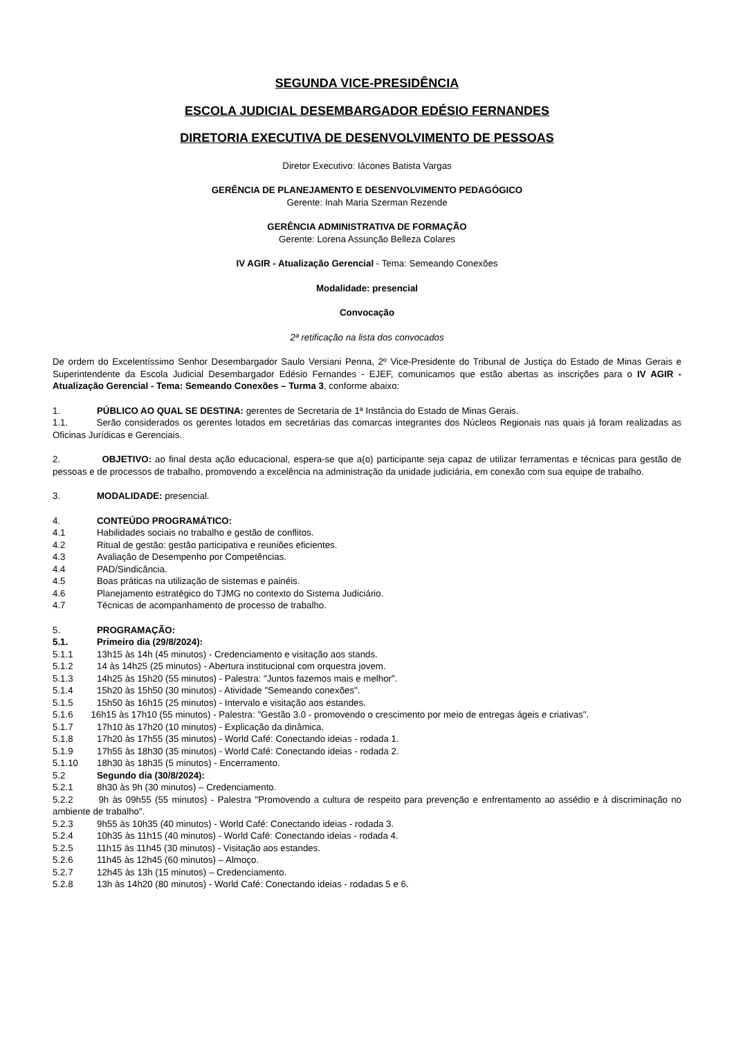SEGUNDA VICE-PRESIDÊNCIA
ESCOLA JUDICIAL DESEMBARGADOR EDÉSIO FERNANDES
DIRETORIA EXECUTIVA DE DESENVOLVIMENTO DE PESSOAS
Diretor Executivo: Iácones Batista Vargas
GERÊNCIA DE PLANEJAMENTO E DESENVOLVIMENTO PEDAGÓGICO
Gerente: Inah Maria Szerman Rezende
GERÊNCIA ADMINISTRATIVA DE FORMAÇÃO
Gerente: Lorena Assunção Belleza Colares
IV AGIR - Atualização Gerencial - Tema: Semeando Conexões
Modalidade: presencial
Convocação
2ª retificação na lista dos convocados
De ordem do Excelentíssimo Senhor Desembargador Saulo Versiani Penna, 2º Vice-Presidente do Tribunal de Justiça do Estado de Minas Gerais e Superintendente da Escola Judicial Desembargador Edésio Fernandes - EJEF, comunicamos que estão abertas as inscrições para o IV AGIR - Atualização Gerencial - Tema: Semeando Conexões – Turma 3, conforme abaixo:
1. PÚBLICO AO QUAL SE DESTINA: gerentes de Secretaria de 1ª Instância do Estado de Minas Gerais.
1.1. Serão considerados os gerentes lotados em secretárias das comarcas integrantes dos Núcleos Regionais nas quais já foram realizadas as Oficinas Jurídicas e Gerenciais.
2. OBJETIVO: ao final desta ação educacional, espera-se que a(o) participante seja capaz de utilizar ferramentas e técnicas para gestão de pessoas e de processos de trabalho, promovendo a excelência na administração da unidade judiciária, em conexão com sua equipe de trabalho.
3. MODALIDADE: presencial.
4. CONTEÚDO PROGRAMÁTICO:
4.1 Habilidades sociais no trabalho e gestão de conflitos.
4.2 Ritual de gestão: gestão participativa e reuniões eficientes.
4.3 Avaliação de Desempenho por Competências.
4.4 PAD/Sindicância.
4.5 Boas práticas na utilização de sistemas e painéis.
4.6 Planejamento estratégico do TJMG no contexto do Sistema Judiciário.
4.7 Técnicas de acompanhamento de processo de trabalho.
5. PROGRAMAÇÃO:
5.1. Primeiro dia (29/8/2024):
5.1.1 13h15 às 14h (45 minutos) - Credenciamento e visitação aos stands.
5.1.2 14 às 14h25 (25 minutos) - Abertura institucional com orquestra jovem.
5.1.3 14h25 às 15h20 (55 minutos) - Palestra: "Juntos fazemos mais e melhor".
5.1.4 15h20 às 15h50 (30 minutos) - Atividade "Semeando conexões".
5.1.5 15h50 às 16h15 (25 minutos) - Intervalo e visitação aos estandes.
5.1.6 16h15 às 17h10 (55 minutos) - Palestra: "Gestão 3.0 - promovendo o crescimento por meio de entregas ágeis e criativas".
5.1.7 17h10 às 17h20 (10 minutos) - Explicação da dinâmica.
5.1.8 17h20 às 17h55 (35 minutos) - World Café: Conectando ideias - rodada 1.
5.1.9 17h55 às 18h30 (35 minutos) - World Café: Conectando ideias - rodada 2.
5.1.10 18h30 às 18h35 (5 minutos) - Encerramento.
5.2 Segundo dia (30/8/2024):
5.2.1 8h30 às 9h (30 minutos) – Credenciamento.
5.2.2 9h às 09h55 (55 minutos) - Palestra "Promovendo a cultura de respeito para prevenção e enfrentamento ao assédio e à discriminação no ambiente de trabalho".
5.2.3 9h55 às 10h35 (40 minutos) - World Café: Conectando ideias - rodada 3.
5.2.4 10h35 às 11h15 (40 minutos) - World Café: Conectando ideias - rodada 4.
5.2.5 11h15 às 11h45 (30 minutos) - Visitação aos estandes.
5.2.6 11h45 às 12h45 (60 minutos) – Almoço.
5.2.7 12h45 às 13h (15 minutos) – Credenciamento.
5.2.8 13h às 14h20 (80 minutos) - World Café: Conectando ideias - rodadas 5 e 6.